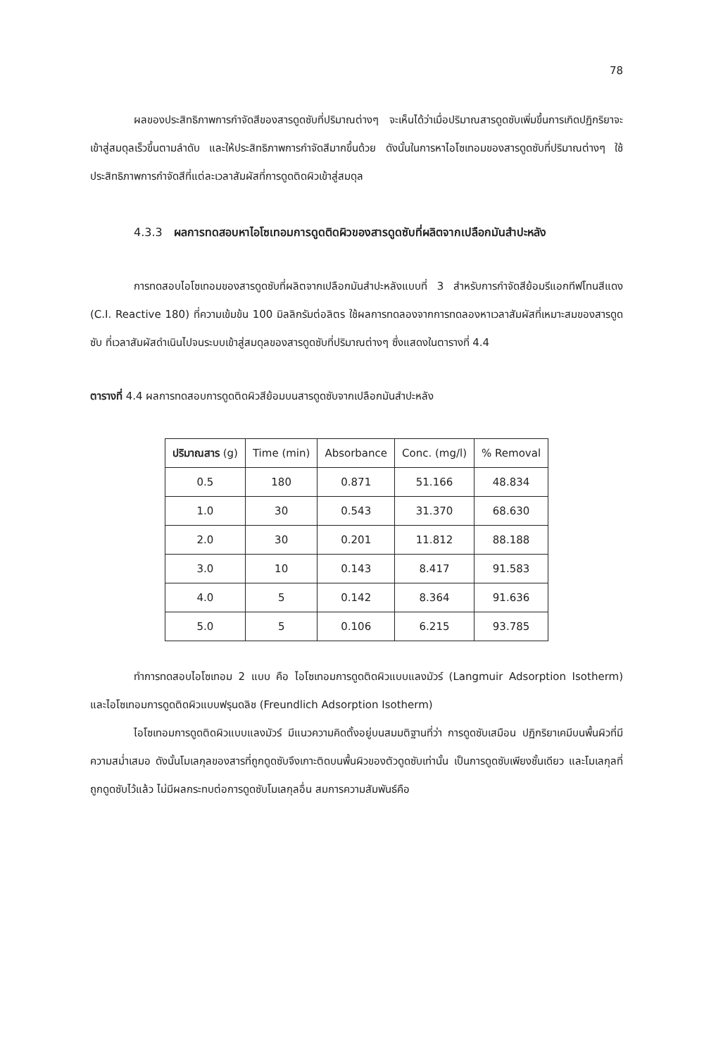78
ผลของประสิทธิภาพการกำจัดสีของสารดูดซับที่ปริมาณต่างๆ จะเห็นได้ว่าเมื่อปริมาณสารดูดซับเพิ่มขึ้นการเกิดปฏิกริยาจะเข้าสู่สมดุลเร็วขึ้นตามลำดับ และให้ประสิทธิภาพการกำจัดสีมากขึ้นด้วย ดังนั้นในการหาไอโซเทอมของสารดูดซับที่ปริมาณต่างๆ ใช้ประสิทธิภาพการกำจัดสีที่แต่ละเวลาสัมผัสที่การดูดติดผิวเข้าสู่สมดุล
4.3.3 ผลการทดสอบหาไอโซเทอมการดูดติดผิวของสารดูดซับที่ผลิตจากเปลือกมันสำปะหลัง
การทดสอบไอโซเทอมของสารดูดซับที่ผลิตจากเปลือกมันสำปะหลังแบบที่ 3 สำหรับการกำจัดสีย้อมรีแอกทีฟโทนสีแดง (C.I. Reactive 180) ที่ความเข้มข้น 100 มิลลิกรัมต่อลิตร ใช้ผลการทดลองจากการทดลองหาเวลาสัมผัสที่เหมาะสมของสารดูดซับ ที่เวลาสัมผัสดำเนินไปจนระบบเข้าสู่สมดุลของสารดูดซับที่ปริมาณต่างๆ ซึ่งแสดงในตารางที่ 4.4
ตารางที่ 4.4 ผลการทดสอบการดูดติดผิวสีย้อมบนสารดูดซับจากเปลือกมันสำปะหลัง
| ปริมาณสาร (g) | Time (min) | Absorbance | Conc. (mg/l) | % Removal |
| --- | --- | --- | --- | --- |
| 0.5 | 180 | 0.871 | 51.166 | 48.834 |
| 1.0 | 30 | 0.543 | 31.370 | 68.630 |
| 2.0 | 30 | 0.201 | 11.812 | 88.188 |
| 3.0 | 10 | 0.143 | 8.417 | 91.583 |
| 4.0 | 5 | 0.142 | 8.364 | 91.636 |
| 5.0 | 5 | 0.106 | 6.215 | 93.785 |
ทำการทดสอบไอโซเทอม 2 แบบ คือ ไอโซเทอมการดูดติดผิวแบบแลงมัวร์ (Langmuir Adsorption Isotherm) และไอโซเทอมการดูดติดผิวแบบฟรุนดลิช (Freundlich Adsorption Isotherm)
ไอโซเทอมการดูดติดผิวแบบแลงมัวร์ มีแนวความคิดตั้งอยู่บนสมมติฐานที่ว่า การดูดซับเสมือน ปฏิกริยาเคมีบนพื้นผิวที่มีความสม่ำเสมอ ดังนั้นโมเลกุลของสารที่ถูกดูดซับจึงเกาะติดบนพื้นผิวของตัวดูดซับเท่านั้น เป็นการดูดซับเพียงชั้นเดียว และโมเลกุลที่ถูกดูดซับไว้แล้ว ไม่มีผลกระทบต่อการดูดซับโมเลกุลอื่น สมการความสัมพันธ์คือ